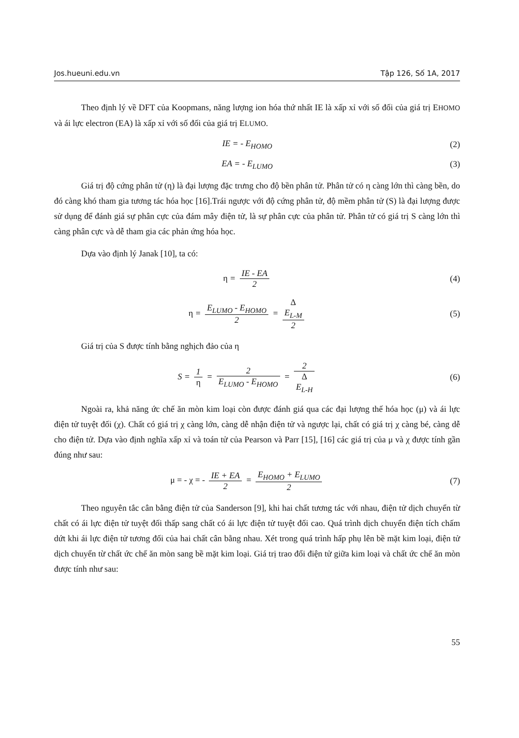Jos.hueuni.edu.vn Tập 126, Số 1A, 2017
Theo định lý về DFT của Koopmans, năng lượng ion hóa thứ nhất IE là xấp xỉ với số đối của giá trị EHOMO và ái lực electron (EA) là xấp xỉ với số đối của giá trị ELUMO.
IE = - E<sub>HOMO</sub> (2)
EA = - E<sub>LUMO</sub> (3)
Giá trị độ cứng phân tử (η) là đại lượng đặc trưng cho độ bền phân tử. Phân tử có η càng lớn thì càng bền, do đó càng khó tham gia tương tác hóa học [16].Trái ngược với độ cứng phân tử, độ mềm phân tử (S) là đại lượng được sử dụng để đánh giá sự phân cực của đám mây điện tử, là sự phân cực của phân tử. Phân tử có giá trị S càng lớn thì càng phân cực và dễ tham gia các phản ứng hóa học.
Dựa vào định lý Janak [10], ta có:
η = IE - EA 2 (4)
η = E<sub>LUMO</sub> - E<sub>HOMO</sub> 2 = Δ
E<sub>L-M</sub> 2
(5)
Giá trị của S được tính bằng nghịch đảo của η
S = 1 η = 2 E<sub>LUMO</sub> - E<sub>HOMO</sub> = 2 Δ
E<sub>L-H</sub>
(6)
Ngoài ra, khả năng ức chế ăn mòn kim loại còn được đánh giá qua các đại lượng thế hóa học (μ) và ái lực điện tử tuyệt đối (χ). Chất có giá trị χ càng lớn, càng dễ nhận điện tử và ngược lại, chất có giá trị χ càng bé, càng dễ cho điện tử. Dựa vào định nghĩa xấp xỉ và toán tử của Pearson và Parr [15], [16] các giá trị của μ và χ được tính gần đúng như sau:
μ = - χ = - IE + EA 2 = E<sub>HOMO</sub> + E<sub>LUMO</sub> 2
(7)
Theo nguyên tắc cân bằng điện tử của Sanderson [9], khi hai chất tương tác với nhau, điện tử dịch chuyển từ chất có ái lực điện tử tuyệt đối thấp sang chất có ái lực điện tử tuyệt đối cao. Quá trình dịch chuyển điện tích chấm dứt khi ái lực điện tử tương đối của hai chất cân bằng nhau. Xét trong quá trình hấp phụ lên bề mặt kim loại, điện tử dịch chuyển từ chất ức chế ăn mòn sang bề mặt kim loại. Giá trị trao đổi điện tử giữa kim loại và chất ức chế ăn mòn được tính như sau:
55